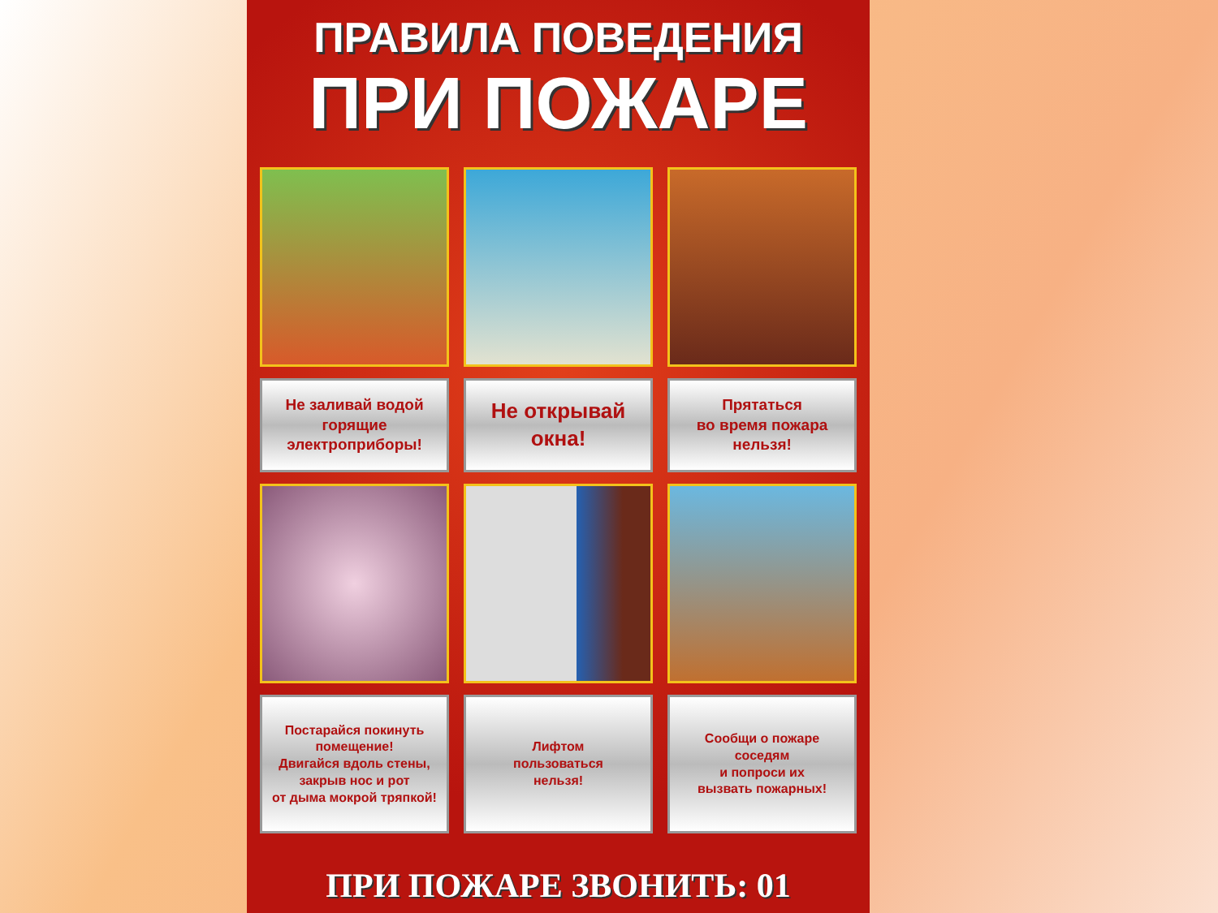ПРАВИЛА ПОВЕДЕНИЯ
ПРИ ПОЖАРЕ
Не заливай водой
горящие
электроприборы!
Не открывай
окна!
Прятаться
во время пожара
нельзя!
Постарайся покинуть
помещение!
Двигайся вдоль стены,
закрыв нос и рот
от дыма мокрой тряпкой!
Лифтом
пользоваться
нельзя!
Сообщи о пожаре
соседям
и попроси их
вызвать пожарных!
ПРИ ПОЖАРЕ ЗВОНИТЬ: 01